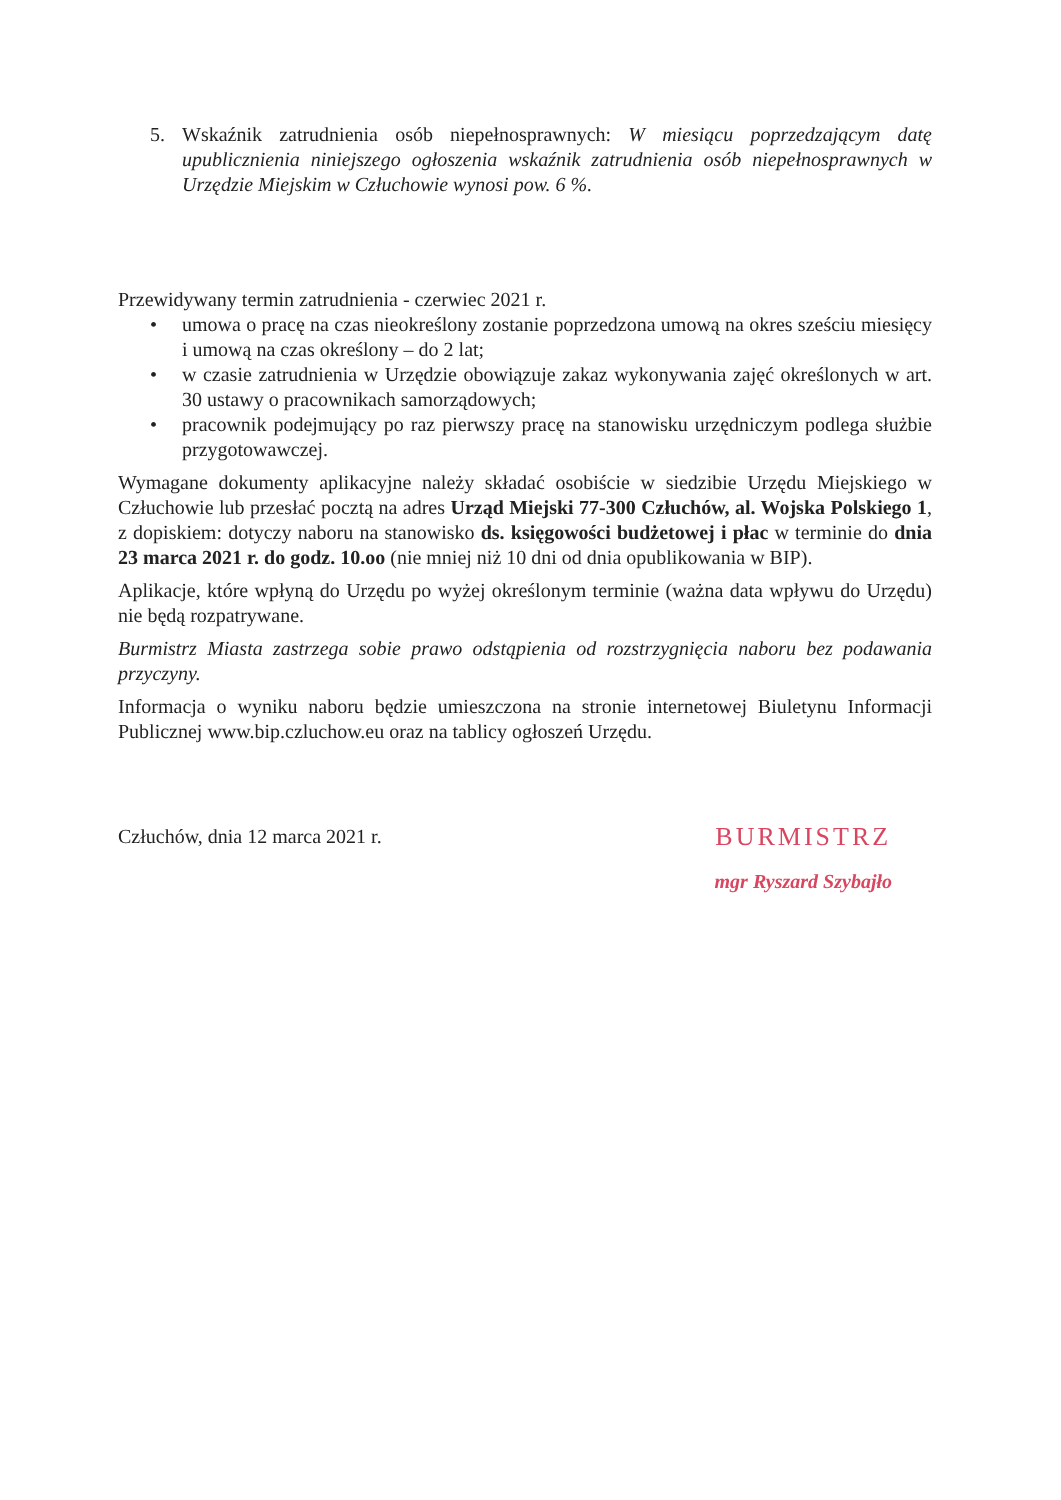5. Wskaźnik zatrudnienia osób niepełnosprawnych: W miesiącu poprzedzającym datę upublicznienia niniejszego ogłoszenia wskaźnik zatrudnienia osób niepełnosprawnych w Urzędzie Miejskim w Człuchowie wynosi pow. 6 %.
Przewidywany termin zatrudnienia - czerwiec 2021 r.
• umowa o pracę na czas nieokreślony zostanie poprzedzona umową na okres sześciu miesięcy i umową na czas określony – do 2 lat;
• w czasie zatrudnienia w Urzędzie obowiązuje zakaz wykonywania zajęć określonych w art. 30 ustawy o pracownikach samorządowych;
• pracownik podejmujący po raz pierwszy pracę na stanowisku urzędniczym podlega służbie przygotowawczej.
Wymagane dokumenty aplikacyjne należy składać osobiście w siedzibie Urzędu Miejskiego w Człuchowie lub przesłać pocztą na adres Urząd Miejski 77-300 Człuchów, al. Wojska Polskiego 1, z dopiskiem: dotyczy naboru na stanowisko ds. księgowości budżetowej i płac w terminie do dnia 23 marca 2021 r. do godz. 10.oo (nie mniej niż 10 dni od dnia opublikowania w BIP).
Aplikacje, które wpłyną do Urzędu po wyżej określonym terminie (ważna data wpływu do Urzędu) nie będą rozpatrywane.
Burmistrz Miasta zastrzega sobie prawo odstąpienia od rozstrzygnięcia naboru bez podawania przyczyny.
Informacja o wyniku naboru będzie umieszczona na stronie internetowej Biuletynu Informacji Publicznej www.bip.czluchow.eu oraz na tablicy ogłoszeń Urzędu.
Człuchów, dnia 12 marca 2021 r.
BURMISTRZ
mgr Ryszard Szybajło